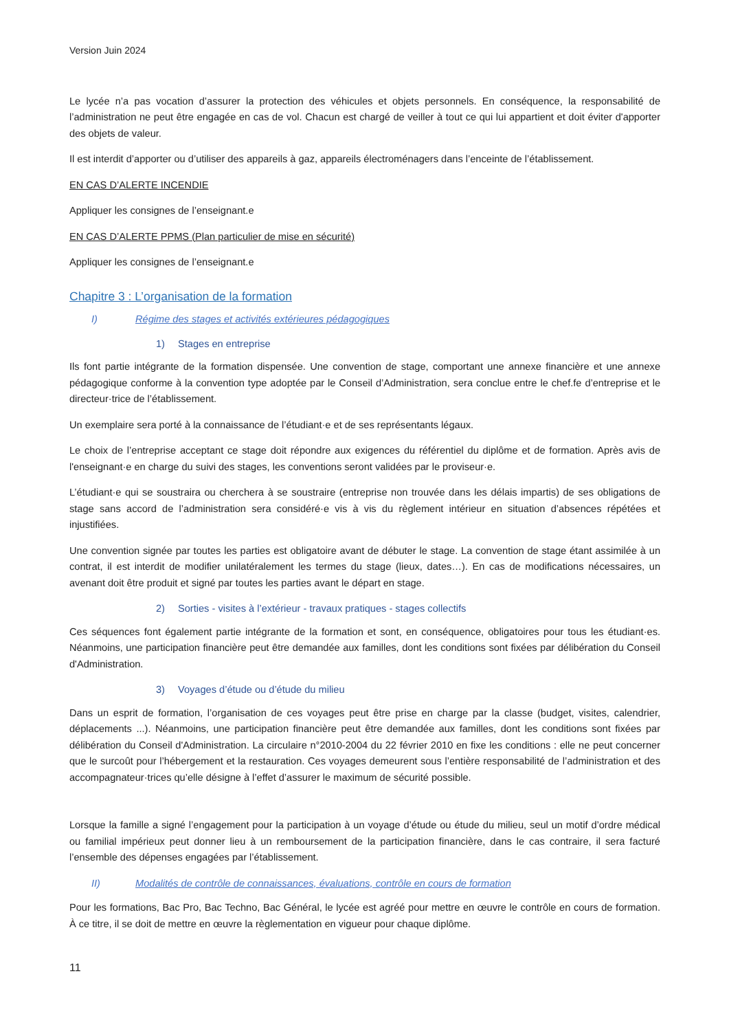Version Juin 2024
Le lycée n’a pas vocation d’assurer la protection des véhicules et objets personnels. En conséquence, la responsabilité de l’administration ne peut être engagée en cas de vol. Chacun est chargé de veiller à tout ce qui lui appartient et doit éviter d'apporter des objets de valeur.
Il est interdit d’apporter ou d’utiliser des appareils à gaz, appareils électroménagers dans l’enceinte de l’établissement.
EN CAS D’ALERTE INCENDIE
Appliquer les consignes de l’enseignant.e
EN CAS D’ALERTE PPMS (Plan particulier de mise en sécurité)
Appliquer les consignes de l’enseignant.e
Chapitre 3 : L’organisation de la formation
I) Régime des stages et activités extérieures pédagogiques
1) Stages en entreprise
Ils font partie intégrante de la formation dispensée. Une convention de stage, comportant une annexe financière et une annexe pédagogique conforme à la convention type adoptée par le Conseil d’Administration, sera conclue entre le chef.fe d’entreprise et le directeur·trice de l’établissement.
Un exemplaire sera porté à la connaissance de l’étudiant·e et de ses représentants légaux.
Le choix de l’entreprise acceptant ce stage doit répondre aux exigences du référentiel du diplôme et de formation. Après avis de l'enseignant·e en charge du suivi des stages, les conventions seront validées par le proviseur·e.
L’étudiant·e qui se soustraira ou cherchera à se soustraire (entreprise non trouvée dans les délais impartis) de ses obligations de stage sans accord de l’administration sera considéré·e vis à vis du règlement intérieur en situation d’absences répétées et injustifiées.
Une convention signée par toutes les parties est obligatoire avant de débuter le stage. La convention de stage étant assimilée à un contrat, il est interdit de modifier unilatéralement les termes du stage (lieux, dates…). En cas de modifications nécessaires, un avenant doit être produit et signé par toutes les parties avant le départ en stage.
2) Sorties - visites à l’extérieur - travaux pratiques - stages collectifs
Ces séquences font également partie intégrante de la formation et sont, en conséquence, obligatoires pour tous les étudiant·es. Néanmoins, une participation financière peut être demandée aux familles, dont les conditions sont fixées par délibération du Conseil d'Administration.
3) Voyages d’étude ou d’étude du milieu
Dans un esprit de formation, l’organisation de ces voyages peut être prise en charge par la classe (budget, visites, calendrier, déplacements ...). Néanmoins, une participation financière peut être demandée aux familles, dont les conditions sont fixées par délibération du Conseil d'Administration. La circulaire n°2010-2004 du 22 février 2010 en fixe les conditions : elle ne peut concerner que le surcoût pour l’hébergement et la restauration. Ces voyages demeurent sous l’entière responsabilité de l’administration et des accompagnateur·trices qu’elle désigne à l’effet d’assurer le maximum de sécurité possible.
Lorsque la famille a signé l’engagement pour la participation à un voyage d’étude ou étude du milieu, seul un motif d’ordre médical ou familial impérieux peut donner lieu à un remboursement de la participation financière, dans le cas contraire, il sera facturé l’ensemble des dépenses engagées par l’établissement.
II) Modalités de contrôle de connaissances, évaluations, contrôle en cours de formation
Pour les formations, Bac Pro, Bac Techno, Bac Général, le lycée est agréé pour mettre en œuvre le contrôle en cours de formation. À ce titre, il se doit de mettre en œuvre la règlementation en vigueur pour chaque diplôme.
11